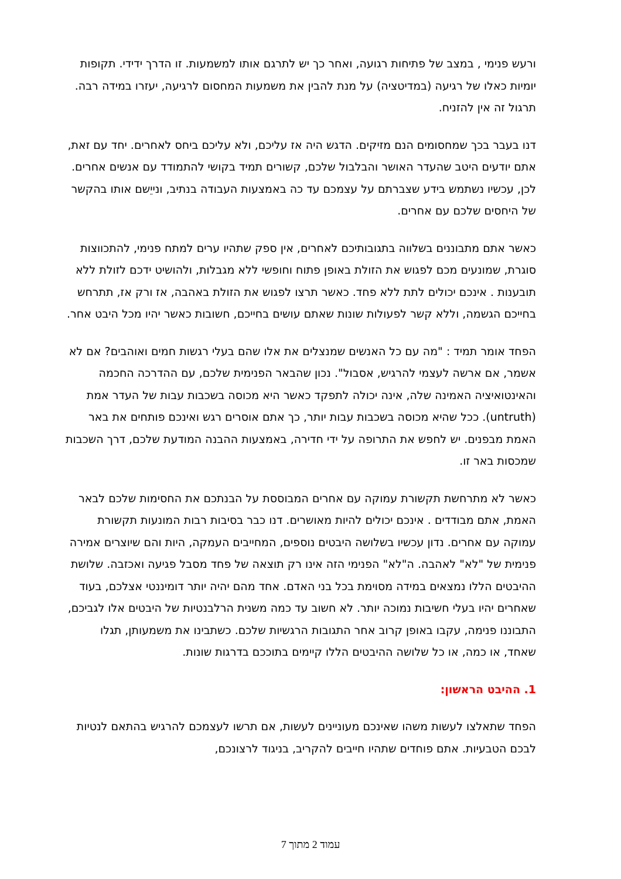ורעש פנימי , במצב של פתיחות רגועה, ואחר כך יש לתרגם אותו למשמעות. זו הדרך ידידי. תקופות יומיות כאלו של רגיעה (במדיטציה) על מנת להבין את משמעות המחסום לרגיעה, יעזרו במידה רבה. תרגול זה אין להזניח.
דנו בעבר בכך שמחסומים הנם מזיקים. הדגש היה אז עליכם, ולא עליכם ביחס לאחרים. יחד עם זאת, אתם יודעים היטב שהעדר האושר והבלבול שלכם, קשורים תמיד בקושי להתמודד עם אנשים אחרים. לכן, עכשיו נשתמש בידע שצברתם על עצמכם עד כה באמצעות העבודה בנתיב, ונייֵשם אותו בהקשר של היחסים שלכם עם אחרים.
כאשר אתם מתבוננים בשלווה בתגובותיכם לאחרים, אין ספק שתהיו ערים למתח פנימי, להתכווצות סוגרת, שמונעים מכם לפגוש את הזולת באופן פתוח וחופשי ללא מגבלות, ולהושיט ידכם לזולת ללא תובענות . אינכם יכולים לתת ללא פחד. כאשר תרצו לפגוש את הזולת באהבה, אז ורק אז, תתרחש בחייכם הגשמה, וללא קשר לפעולות שונות שאתם עושים בחייכם, חשובות כאשר יהיו מכל היבט אחר.
הפחד אומר תמיד : "מה עם כל האנשים שמנצלים את אלו שהם בעלי רגשות חמים ואוהבים? אם לא אשמר, אם ארשה לעצמי להרגיש, אסבול". נכון שהבאר הפנימית שלכם, עם ההדרכה החכמה והאינטואיציה האמינה שלה, אינה יכולה לתפקד כאשר היא מכוסה בשכבות עבות של העדר אמת (untruth). ככל שהיא מכוסה בשכבות עבות יותר, כך אתם אוסרים רגש ואינכם פותחים את באר האמת מבפנים. יש לחפש את התרופה על ידי חדירה, באמצעות ההבנה המודעת שלכם, דרך השכבות שמכסות באר זו.
כאשר לא מתרחשת תקשורת עמוקה עם אחרים המבוססת על הבנתכם את החסימות שלכם לבאר האמת, אתם מבודדים . אינכם יכולים להיות מאושרים. דנו כבר בסיבות רבות המונעות תקשורת עמוקה עם אחרים. נדון עכשיו בשלושה היבטים נוספים, המחייבים העמקה, היות והם שיוצרים אמירה פנימית של "לא" לאהבה. ה"לא" הפנימי הזה אינו רק תוצאה של פחד מסבל פגיעה ואכזבה. שלושת ההיבטים הללו נמצאים במידה מסוימת בכל בני האדם. אחד מהם יהיה יותר דומיננטי אצלכם, בעוד שאחרים יהיו בעלי חשיבות נמוכה יותר. לא חשוב עד כמה משנית הרלבנטיות של היבטים אלו לגביכם, התבוננו פנימה, עקבו באופן קרוב אחר התגובות הרגשיות שלכם. כשתבינו את משמעותן, תגלו שאחד, או כמה, או כל שלושה ההיבטים הללו קיימים בתוככם בדרגות שונות.
1. ההיבט הראשון:
הפחד שתאלצו לעשות משהו שאינכם מעוניינים לעשות, אם תרשו לעצמכם להרגיש בהתאם לנטיות לבכם הטבעיות. אתם פוחדים שתהיו חייבים להקריב, בניגוד לרצונכם,
עמוד 2 מתוך 7